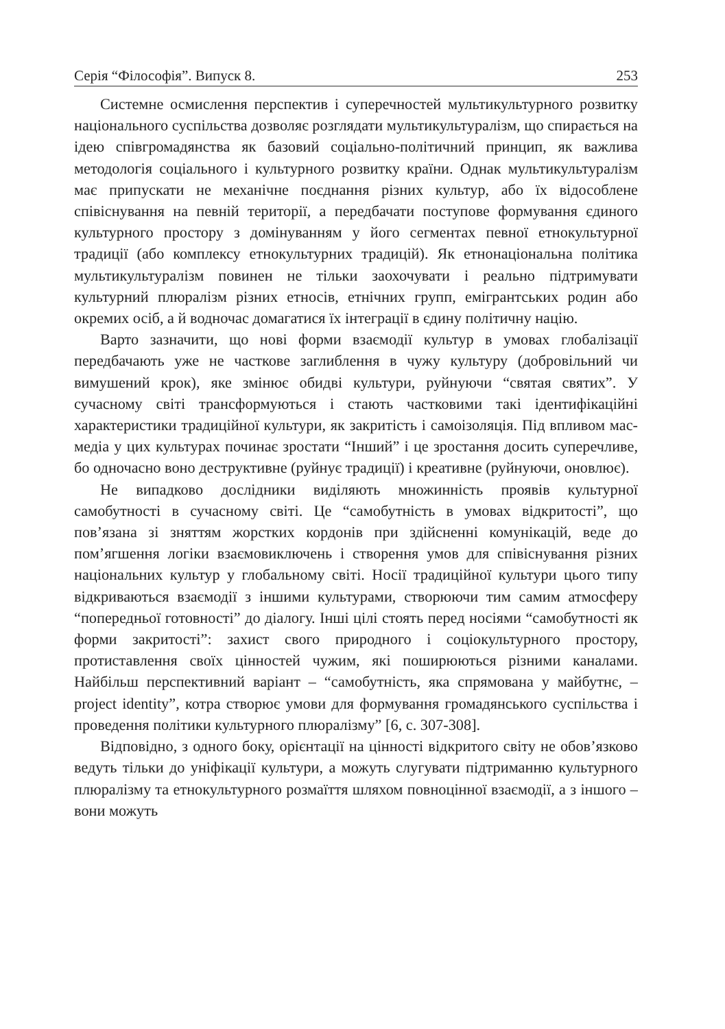Серія “Філософія”. Випуск 8. 253
Системне осмислення перспектив і суперечностей мультикультурного розвитку національного суспільства дозволяє розглядати мультикультуралізм, що спирається на ідею співгромадянства як базовий соціально-політичний принцип, як важлива методологія соціального і культурного розвитку країни. Однак мультикультуралізм має припускати не механічне поєднання різних культур, або їх відособлене співіснування на певній території, а передбачати поступове формування єдиного культурного простору з домінуванням у його сегментах певної етнокультурної традиції (або комплексу етнокультурних традицій). Як етнонаціональна політика мультикультуралізм повинен не тільки заохочувати і реально підтримувати культурний плюралізм різних етносів, етнічних групп, емігрантських родин або окремих осіб, а й водночас домагатися їх інтеграції в єдину політичну націю.
Варто зазначити, що нові форми взаємодії культур в умовах глобалізації передбачають уже не часткове заглиблення в чужу культуру (добровільний чи вимушений крок), яке змінює обидві культури, руйнуючи “святая святих”. У сучасному світі трансформуються і стають частковими такі ідентифікаційні характеристики традиційної культури, як закритість і самоізоляція. Під впливом мас-медіа у цих культурах починає зростати “Інший” і це зростання досить суперечливе, бо одночасно воно деструктивне (руйнує традиції) і креативне (руйнуючи, оновлює).
Не випадково дослідники виділяють множинність проявів культурної самобутності в сучасному світі. Це “самобутність в умовах відкритості”, що пов’язана зі зняттям жорстких кордонів при здійсненні комунікацій, веде до пом’ягшення логіки взаємовиключень і створення умов для співіснування різних національних культур у глобальному світі. Носії традиційної культури цього типу відкриваються взаємодії з іншими культурами, створюючи тим самим атмосферу “попередньої готовності” до діалогу. Інші цілі стоять перед носіями “самобутності як форми закритості”: захист свого природного і соціокультурного простору, протиставлення своїх цінностей чужим, які поширюються різними каналами. Найбільш перспективний варіант – “самобутність, яка спрямована у майбутнє, – project identity”, котра створює умови для формування громадянського суспільства і проведення політики культурного плюралізму” [6, с. 307-308].
Відповідно, з одного боку, орієнтації на цінності відкритого світу не обов’язково ведуть тільки до уніфікації культури, а можуть слугувати підтриманню культурного плюралізму та етнокультурного розмаїття шляхом повноцінної взаємодії, а з іншого – вони можуть